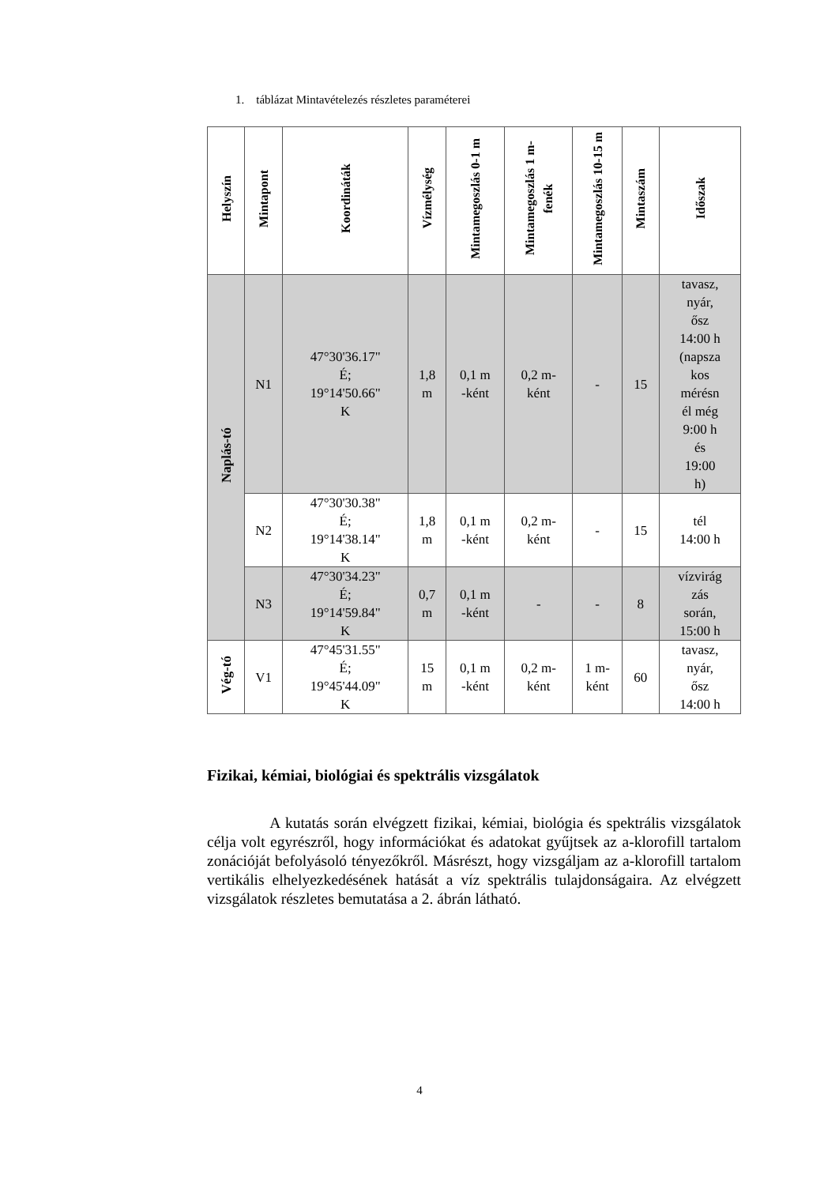1. táblázat Mintavételezés részletes paraméterei
| Helyszín | Mintapont | Koordináták | Vízmélység | Mintamegoszlás 0-1 m | Mintamegoszlás 1 m-fenék | Mintamegoszlás 10-15 m | Mintaszám | Időszak |
| --- | --- | --- | --- | --- | --- | --- | --- | --- |
| Naplás-tó | N1 | 47°30'36.17" É; 19°14'50.66" K | 1,8 m | 0,1 m -ként | 0,2 m- ként | - | 15 | tavasz, nyár, ősz 14:00 h (napsza kos mérésn él még 9:00 h és 19:00 h) |
| | N2 | 47°30'30.38" É; 19°14'38.14" K | 1,8 m | 0,1 m -ként | 0,2 m- ként | - | 15 | tél 14:00 h |
| | N3 | 47°30'34.23" É; 19°14'59.84" K | 0,7 m | 0,1 m -ként | - | - | 8 | vízvirág zás során, 15:00 h |
| Vég-tó | V1 | 47°45'31.55" É; 19°45'44.09" K | 15 m | 0,1 m -ként | 0,2 m- ként | 1 m- ként | 60 | tavasz, nyár, ősz 14:00 h |
Fizikai, kémiai, biológiai és spektrális vizsgálatok
A kutatás során elvégzett fizikai, kémiai, biológia és spektrális vizsgálatok célja volt egyrészről, hogy információkat és adatokat gyűjtsek az a-klorofill tartalom zonációját befolyásoló tényezőkről. Másrészt, hogy vizsgáljam az a-klorofill tartalom vertikális elhelyezkedésének hatását a víz spektrális tulajdonságaira. Az elvégzett vizsgálatok részletes bemutatása a 2. ábrán látható.
4